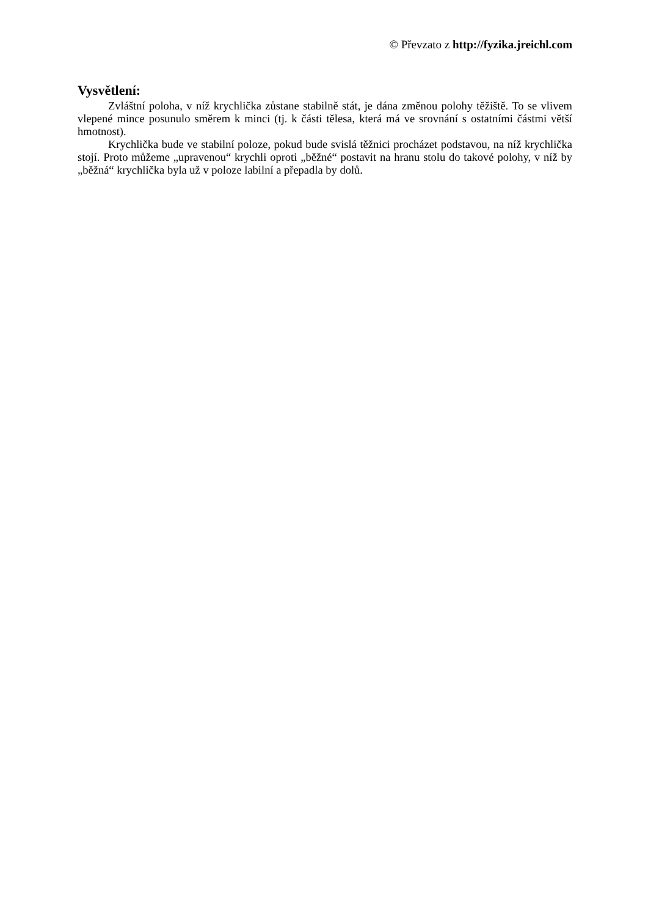© Převzato z http://fyzika.jreichl.com
Vysvětlení:
Zvláštní poloha, v níž krychlička zůstane stabilně stát, je dána změnou polohy těžiště. To se vlivem vlepené mince posunulo směrem k minci (tj. k části tělesa, která má ve srovnání s ostatními částmi větší hmotnost).
Krychlička bude ve stabilní poloze, pokud bude svislá těžnici procházet podstavou, na níž krychlička stojí. Proto můžeme „upravenou“ krychli oproti „běžné“ postavit na hranu stolu do takové polohy, v níž by „běžná“ krychlička byla už v poloze labilní a přepadla by dolů.